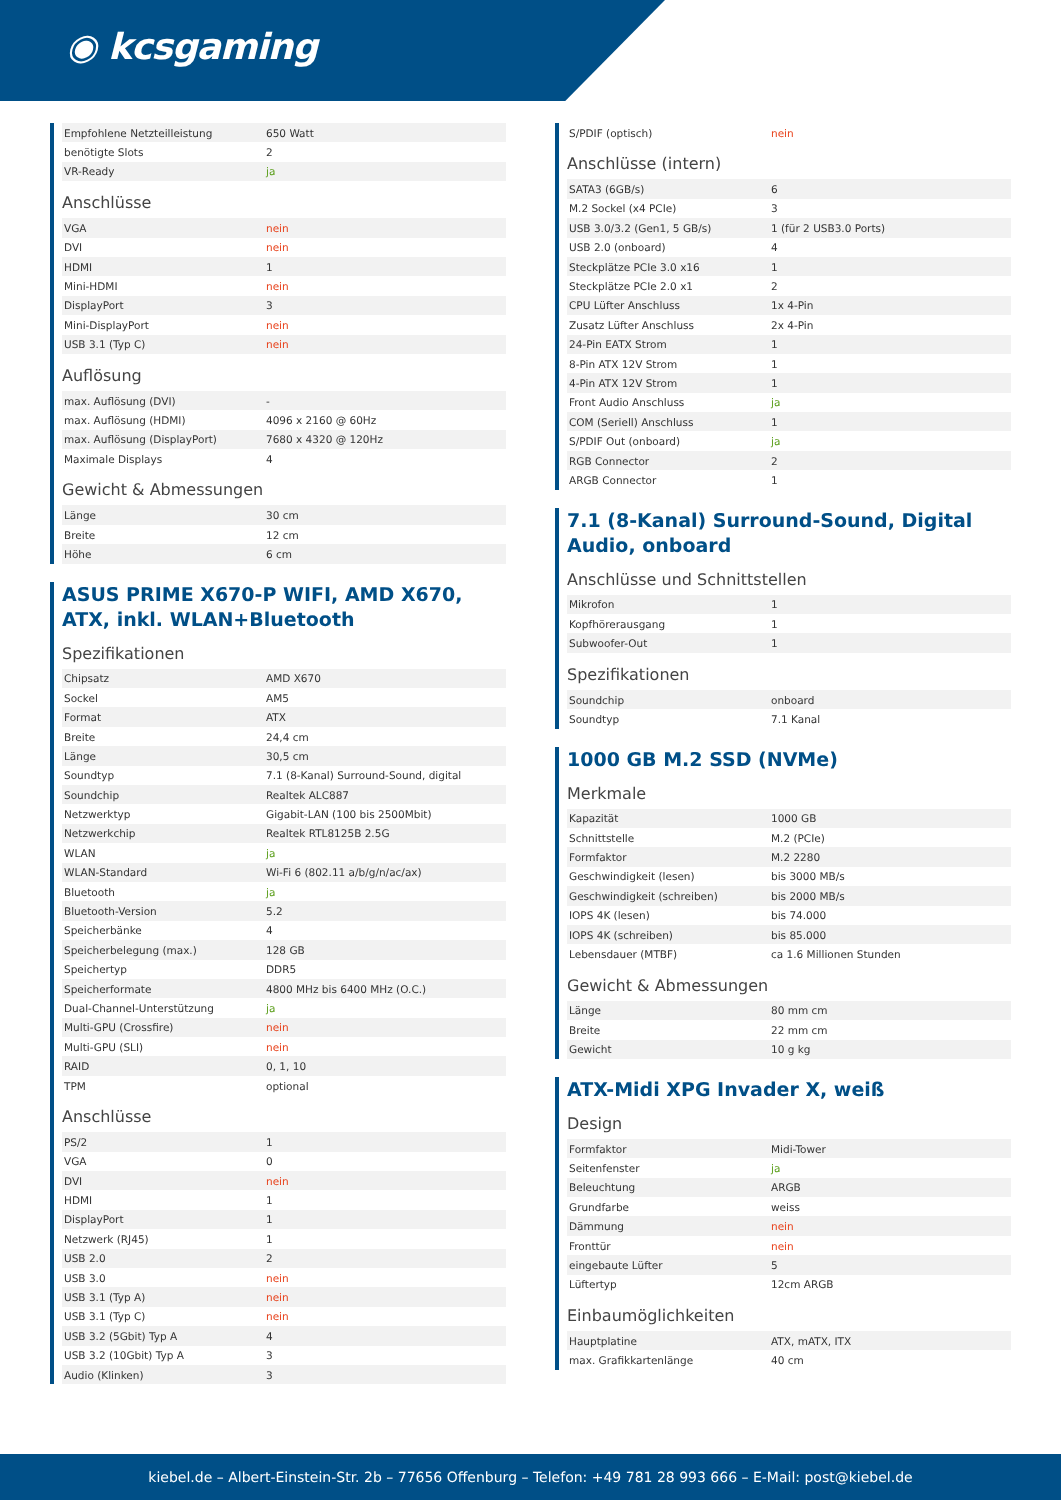◉ kcsgaming
| Empfohlene Netzteilleistung | 650 Watt |
| benötigte Slots | 2 |
| VR-Ready | ja |
Anschlüsse
| VGA | nein |
| DVI | nein |
| HDMI | 1 |
| Mini-HDMI | nein |
| DisplayPort | 3 |
| Mini-DisplayPort | nein |
| USB 3.1 (Typ C) | nein |
Auflösung
| max. Auflösung (DVI) | - |
| max. Auflösung (HDMI) | 4096 x 2160 @ 60Hz |
| max. Auflösung (DisplayPort) | 7680 x 4320 @ 120Hz |
| Maximale Displays | 4 |
Gewicht & Abmessungen
| Länge | 30 cm |
| Breite | 12 cm |
| Höhe | 6 cm |
ASUS PRIME X670-P WIFI, AMD X670, ATX, inkl. WLAN+Bluetooth
Spezifikationen
| Chipsatz | AMD X670 |
| Sockel | AM5 |
| Format | ATX |
| Breite | 24,4 cm |
| Länge | 30,5 cm |
| Soundtyp | 7.1 (8-Kanal) Surround-Sound, digital |
| Soundchip | Realtek ALC887 |
| Netzwerktyp | Gigabit-LAN (100 bis 2500Mbit) |
| Netzwerkchip | Realtek RTL8125B 2.5G |
| WLAN | ja |
| WLAN-Standard | Wi-Fi 6 (802.11 a/b/g/n/ac/ax) |
| Bluetooth | ja |
| Bluetooth-Version | 5.2 |
| Speicherbänke | 4 |
| Speicherbelegung (max.) | 128 GB |
| Speichertyp | DDR5 |
| Speicherformate | 4800 MHz bis 6400 MHz (O.C.) |
| Dual-Channel-Unterstützung | ja |
| Multi-GPU (Crossfire) | nein |
| Multi-GPU (SLI) | nein |
| RAID | 0, 1, 10 |
| TPM | optional |
Anschlüsse
| PS/2 | 1 |
| VGA | 0 |
| DVI | nein |
| HDMI | 1 |
| DisplayPort | 1 |
| Netzwerk (RJ45) | 1 |
| USB 2.0 | 2 |
| USB 3.0 | nein |
| USB 3.1 (Typ A) | nein |
| USB 3.1 (Typ C) | nein |
| USB 3.2 (5Gbit) Typ A | 4 |
| USB 3.2 (10Gbit) Typ A | 3 |
| Audio (Klinken) | 3 |
| S/PDIF (optisch) | nein |
Anschlüsse (intern)
| SATA3 (6GB/s) | 6 |
| M.2 Sockel (x4 PCIe) | 3 |
| USB 3.0/3.2 (Gen1, 5 GB/s) | 1 (für 2 USB3.0 Ports) |
| USB 2.0 (onboard) | 4 |
| Steckplätze PCIe 3.0 x16 | 1 |
| Steckplätze PCIe 2.0 x1 | 2 |
| CPU Lüfter Anschluss | 1x 4-Pin |
| Zusatz Lüfter Anschluss | 2x 4-Pin |
| 24-Pin EATX Strom | 1 |
| 8-Pin ATX 12V Strom | 1 |
| 4-Pin ATX 12V Strom | 1 |
| Front Audio Anschluss | ja |
| COM (Seriell) Anschluss | 1 |
| S/PDIF Out (onboard) | ja |
| RGB Connector | 2 |
| ARGB Connector | 1 |
7.1 (8-Kanal) Surround-Sound, Digital Audio, onboard
Anschlüsse und Schnittstellen
| Mikrofon | 1 |
| Kopfhörerausgang | 1 |
| Subwoofer-Out | 1 |
Spezifikationen
| Soundchip | onboard |
| Soundtyp | 7.1 Kanal |
1000 GB M.2 SSD (NVMe)
Merkmale
| Kapazität | 1000 GB |
| Schnittstelle | M.2 (PCIe) |
| Formfaktor | M.2 2280 |
| Geschwindigkeit (lesen) | bis 3000 MB/s |
| Geschwindigkeit (schreiben) | bis 2000 MB/s |
| IOPS 4K (lesen) | bis 74.000 |
| IOPS 4K (schreiben) | bis 85.000 |
| Lebensdauer (MTBF) | ca 1.6 Millionen Stunden |
Gewicht & Abmessungen
| Länge | 80 mm cm |
| Breite | 22 mm cm |
| Gewicht | 10 g kg |
ATX-Midi XPG Invader X, weiß
Design
| Formfaktor | Midi-Tower |
| Seitenfenster | ja |
| Beleuchtung | ARGB |
| Grundfarbe | weiss |
| Dämmung | nein |
| Fronttür | nein |
| eingebaute Lüfter | 5 |
| Lüftertyp | 12cm ARGB |
Einbaumöglichkeiten
| Hauptplatine | ATX, mATX, ITX |
| max. Grafikkartenlänge | 40 cm |
kiebel.de – Albert-Einstein-Str. 2b – 77656 Offenburg – Telefon: +49 781 28 993 666 – E-Mail: post@kiebel.de